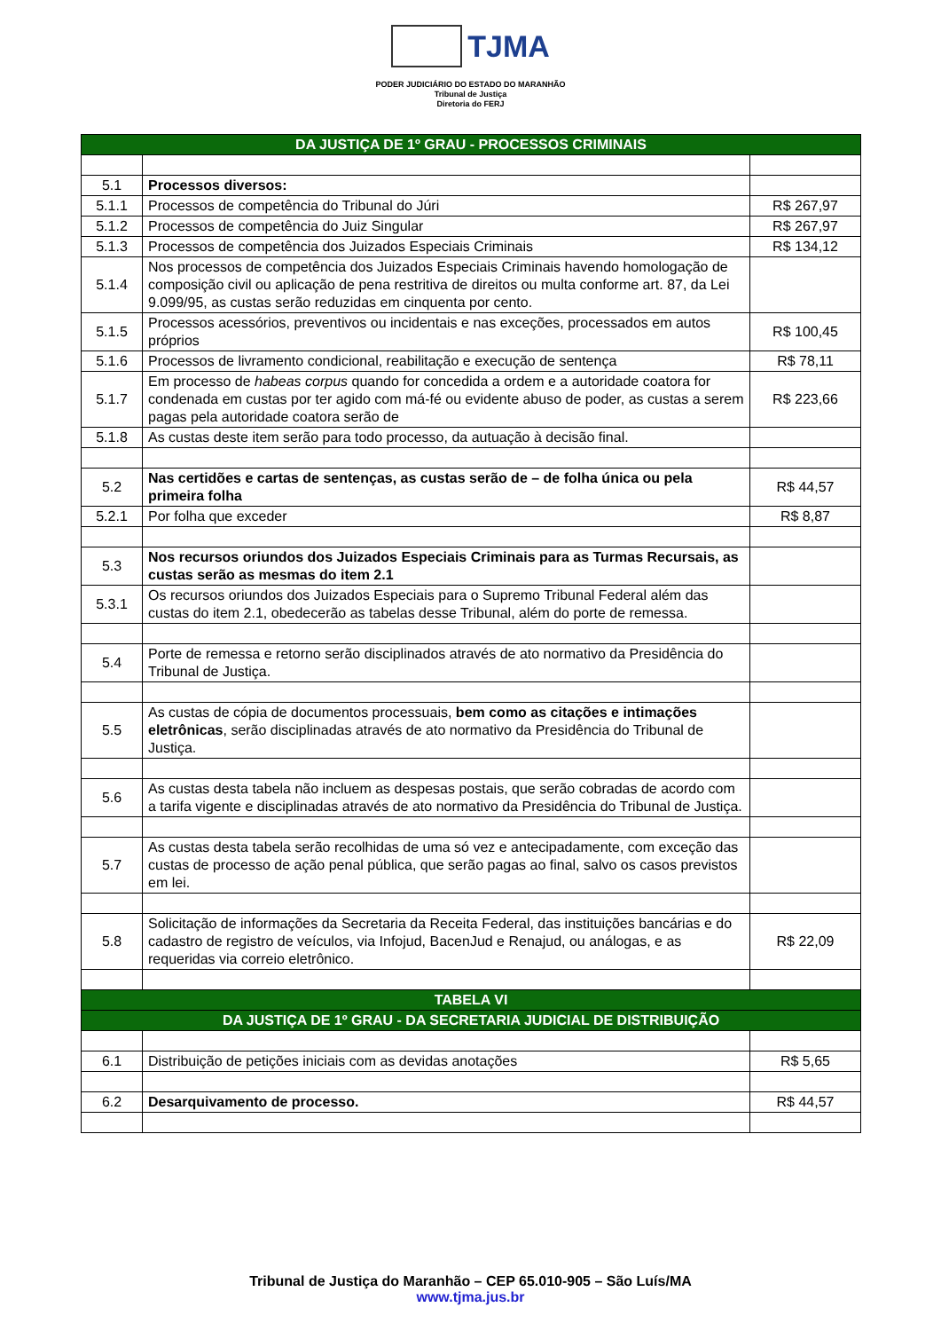TJMA
PODER JUDICIÁRIO DO ESTADO DO MARANHÃO
Tribunal de Justiça
Diretoria do FERJ
| DA JUSTIÇA DE 1º GRAU - PROCESSOS CRIMINAIS | | |
| 5.1 | Processos diversos: | |
| 5.1.1 | Processos de competência do Tribunal do Júri | R$ 267,97 |
| 5.1.2 | Processos de competência do Juiz Singular | R$ 267,97 |
| 5.1.3 | Processos de competência dos Juizados Especiais Criminais | R$ 134,12 |
| 5.1.4 | Nos processos de competência dos Juizados Especiais Criminais havendo homologação de composição civil ou aplicação de pena restritiva de direitos ou multa conforme art. 87, da Lei 9.099/95, as custas serão reduzidas em cinquenta por cento. | |
| 5.1.5 | Processos acessórios, preventivos ou incidentais e nas exceções, processados em autos próprios | R$ 100,45 |
| 5.1.6 | Processos de livramento condicional, reabilitação e execução de sentença | R$ 78,11 |
| 5.1.7 | Em processo de habeas corpus quando for concedida a ordem e a autoridade coatora for condenada em custas por ter agido com má-fé ou evidente abuso de poder, as custas a serem pagas pela autoridade coatora serão de | R$ 223,66 |
| 5.1.8 | As custas deste item serão para todo processo, da autuação à decisão final. | |
| 5.2 | Nas certidões e cartas de sentenças, as custas serão de – de folha única ou pela primeira folha | R$ 44,57 |
| 5.2.1 | Por folha que exceder | R$ 8,87 |
| 5.3 | Nos recursos oriundos dos Juizados Especiais Criminais para as Turmas Recursais, as custas serão as mesmas do item 2.1 | |
| 5.3.1 | Os recursos oriundos dos Juizados Especiais para o Supremo Tribunal Federal além das custas do item 2.1, obedecerão as tabelas desse Tribunal, além do porte de remessa. | |
| 5.4 | Porte de remessa e retorno serão disciplinados através de ato normativo da Presidência do Tribunal de Justiça. | |
| 5.5 | As custas de cópia de documentos processuais, bem como as citações e intimações eletrônicas , serão disciplinadas através de ato normativo da Presidência do Tribunal de Justiça. | |
| 5.6 | As custas desta tabela não incluem as despesas postais, que serão cobradas de acordo com a tarifa vigente e disciplinadas através de ato normativo da Presidência do Tribunal de Justiça. | |
| 5.7 | As custas desta tabela serão recolhidas de uma só vez e antecipadamente, com exceção das custas de processo de ação penal pública, que serão pagas ao final, salvo os casos previstos em lei. | |
| 5.8 | Solicitação de informações da Secretaria da Receita Federal, das instituições bancárias e do cadastro de registro de veículos, via Infojud, BacenJud e Renajud, ou análogas, e as requeridas via correio eletrônico. | R$ 22,09 |
| TABELA VI | | |
| DA JUSTIÇA DE 1º GRAU - DA SECRETARIA JUDICIAL DE DISTRIBUIÇÃO | | |
| 6.1 | Distribuição de petições iniciais com as devidas anotações | R$ 5,65 |
| 6.2 | Desarquivamento de processo. | R$ 44,57 |
Tribunal de Justiça do Maranhão – CEP 65.010-905 – São Luís/MA
www.tjma.jus.br